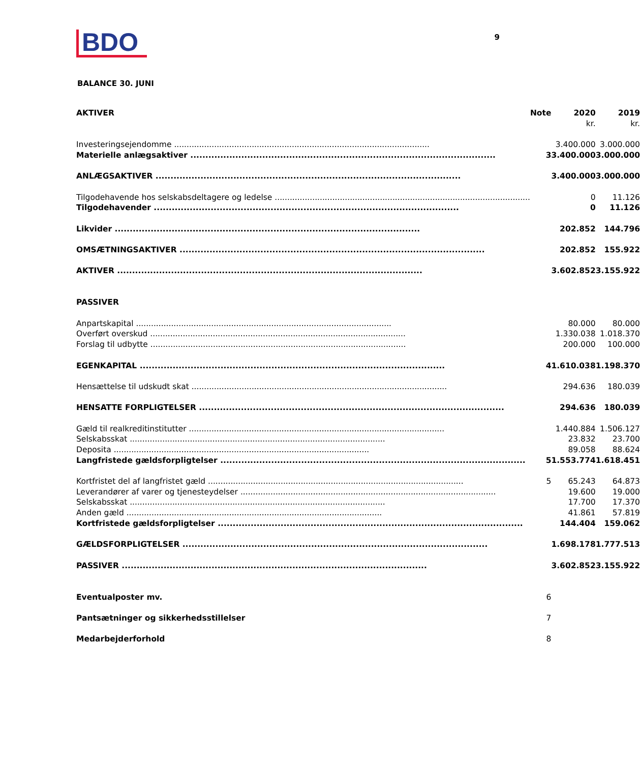BDO
9
BALANCE 30. JUNI
| AKTIVER | Note | 2020 | 2019 |
| | | kr. | kr. |
| Investeringsejendomme | | 3.400.000 | 3.000.000 |
| Materielle anlægsaktiver | 3 | 3.400.000 | 3.000.000 |
| ANLÆGSAKTIVER | | 3.400.000 | 3.000.000 |
| Tilgodehavende hos selskabsdeltagere og ledelse | | 0 | 11.126 |
| Tilgodehavender | | 0 | 11.126 |
| Likvider | | 202.852 | 144.796 |
| OMSÆTNINGSAKTIVER | | 202.852 | 155.922 |
| AKTIVER | | 3.602.852 | 3.155.922 |
| PASSIVER | | | |
| Anpartskapital | | 80.000 | 80.000 |
| Overført overskud | | 1.330.038 | 1.018.370 |
| Forslag til udbytte | | 200.000 | 100.000 |
| EGENKAPITAL | 4 | 1.610.038 | 1.198.370 |
| Hensættelse til udskudt skat | | 294.636 | 180.039 |
| HENSATTE FORPLIGTELSER | | 294.636 | 180.039 |
| Gæld til realkreditinstitutter | | 1.440.884 | 1.506.127 |
| Selskabsskat | | 23.832 | 23.700 |
| Deposita | | 89.058 | 88.624 |
| Langfristede gældsforpligtelser | 5 | 1.553.774 | 1.618.451 |
| Kortfristet del af langfristet gæld | 5 | 65.243 | 64.873 |
| Leverandører af varer og tjenesteydelser | | 19.600 | 19.000 |
| Selskabsskat | | 17.700 | 17.370 |
| Anden gæld | | 41.861 | 57.819 |
| Kortfristede gældsforpligtelser | | 144.404 | 159.062 |
| GÆLDSFORPLIGTELSER | | 1.698.178 | 1.777.513 |
| PASSIVER | | 3.602.852 | 3.155.922 |
| Eventualposter mv. | 6 | | |
| Pantsætninger og sikkerhedsstillelser | 7 | | |
| Medarbejderforhold | 8 | | |